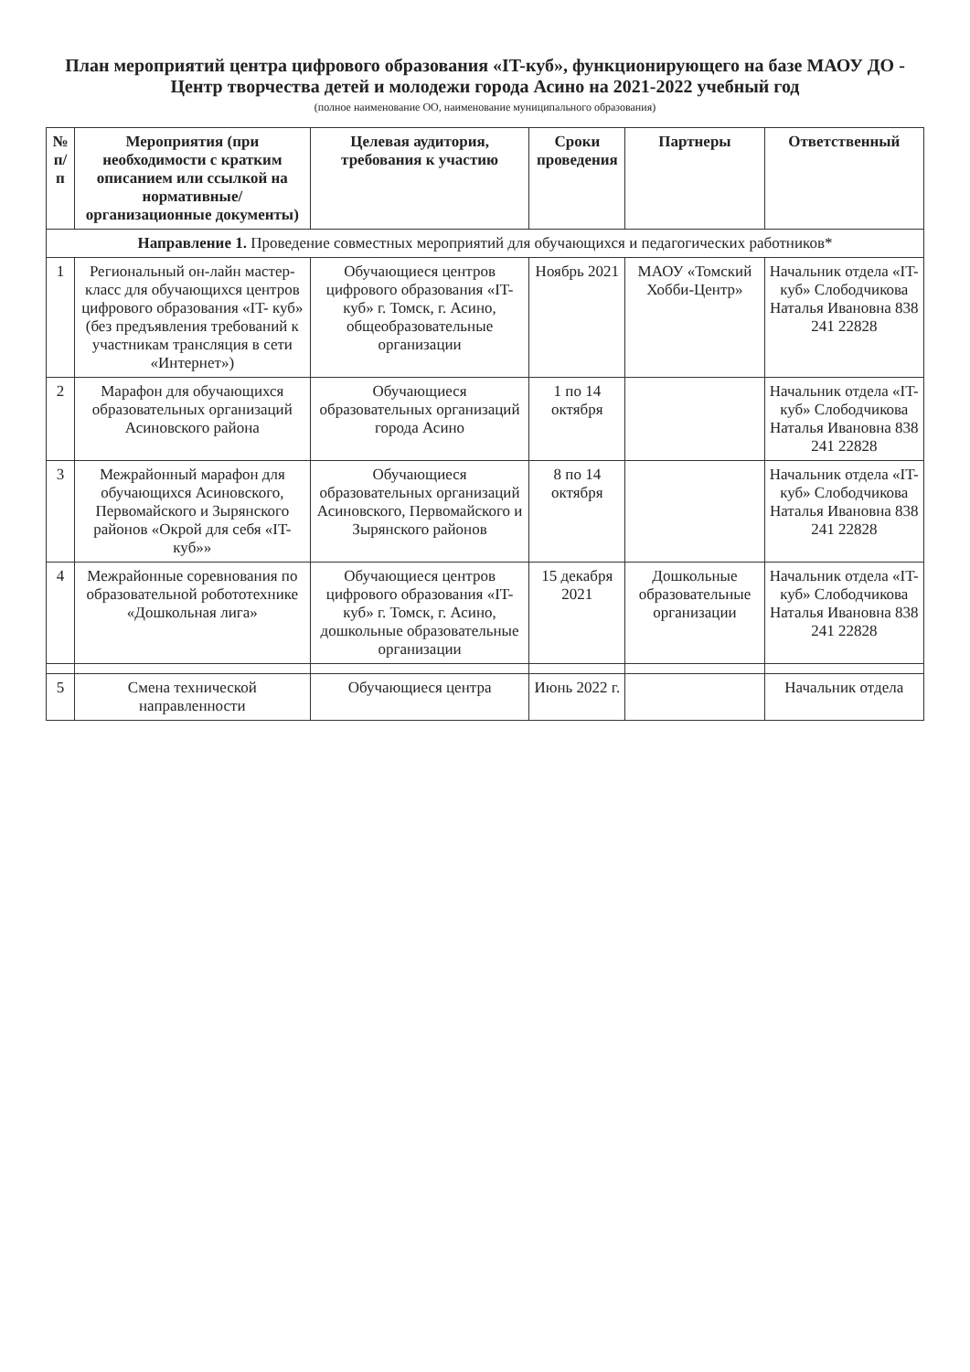План мероприятий центра цифрового образования «IT-куб», функционирующего на базе МАОУ ДО - Центр творчества детей и молодежи города Асино на 2021-2022 учебный год
(полное наименование ОО, наименование муниципального образования)
| № п/п | Мероприятия (при необходимости с кратким описанием или ссылкой на нормативные/организационные документы) | Целевая аудитория, требования к участию | Сроки проведения | Партнеры | Ответственный |
| --- | --- | --- | --- | --- | --- |
| Направление 1. Проведение совместных мероприятий для обучающихся и педагогических работников* | | | | | |
| 1 | Региональный он-лайн мастер-класс для обучающихся центров цифрового образования «IT- куб» (без предъявления требований к участникам трансляция в сети «Интернет») | Обучающиеся центров цифрового образования «IT- куб» г. Томск, г. Асино, общеобразовательные организации | Ноябрь 2021 | МАОУ «Томский Хобби-Центр» | Начальник отдела «IT-куб» Слободчикова Наталья Ивановна 838 241 22828 |
| 2 | Марафон для обучающихся образовательных организаций Асиновского района | Обучающиеся образовательных организаций города Асино | 1 по 14 октября | | Начальник отдела «IT-куб» Слободчикова Наталья Ивановна 838 241 22828 |
| 3 | Межрайонный марафон для обучающихся Асиновского, Первомайского и Зырянского районов «Окрой для себя «IT- куб»» | Обучающиеся образовательных организаций Асиновского, Первомайского и Зырянского районов | 8 по 14 октября | | Начальник отдела «IT-куб» Слободчикова Наталья Ивановна 838 241 22828 |
| 4 | Межрайонные соревнования по образовательной робототехнике «Дошкольная лига» | Обучающиеся центров цифрового образования «IT- куб» г. Томск, г. Асино, дошкольные образовательные организации | 15 декабря 2021 | Дошкольные образовательные организации | Начальник отдела «IT-куб» Слободчикова Наталья Ивановна 838 241 22828 |
| 5 | Смена технической направленности | Обучающиеся центра | Июнь 2022 г. | | Начальник отдела |